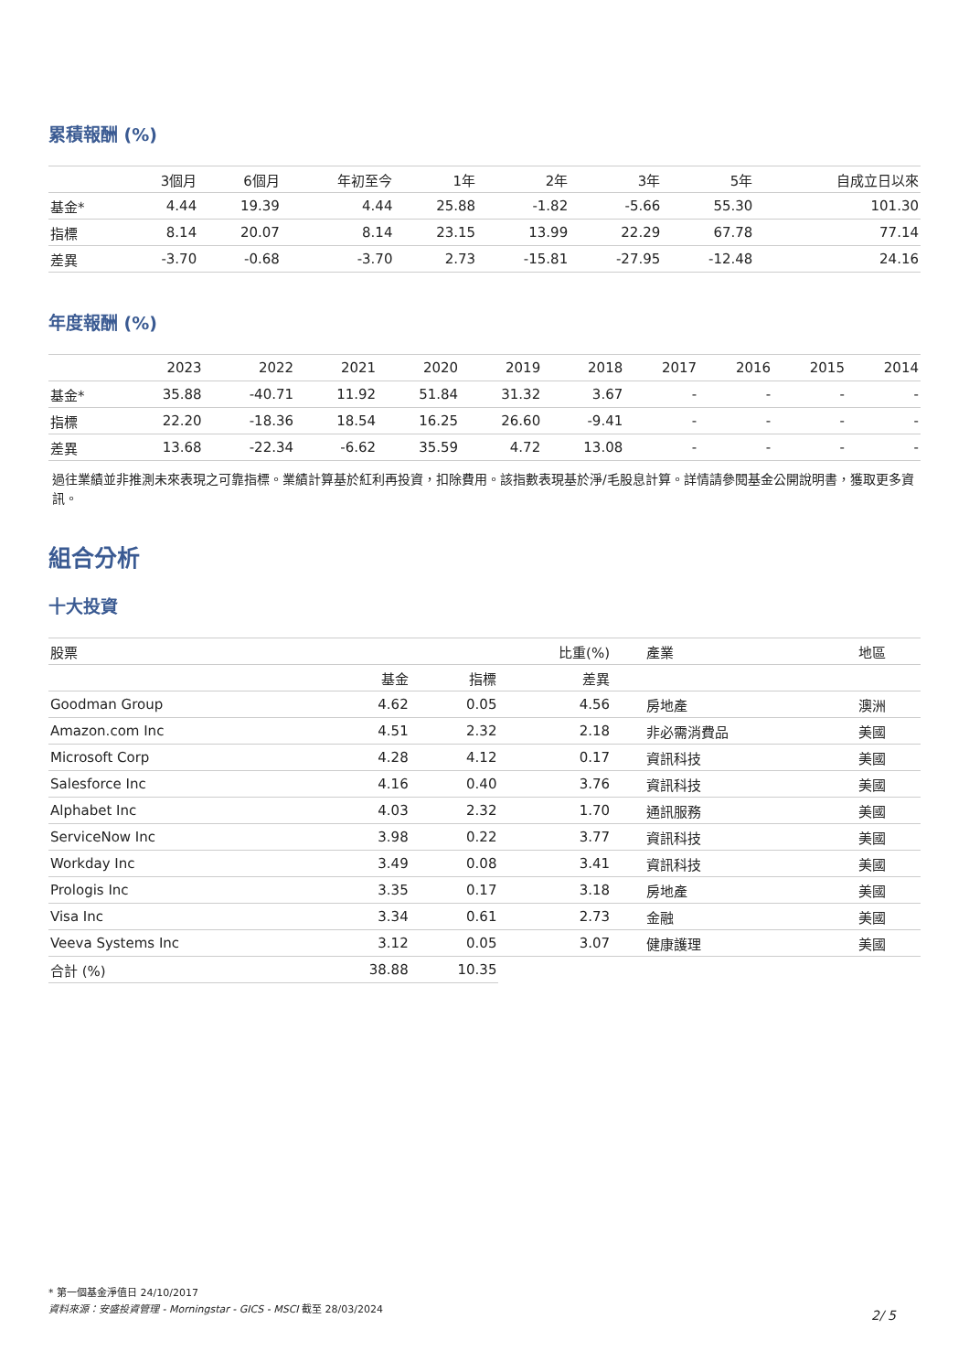累積報酬 (%)
| | 3個月 | 6個月 | 年初至今 | 1年 | 2年 | 3年 | 5年 | 自成立日以來 |
| --- | --- | --- | --- | --- | --- | --- | --- | --- |
| 基金* | 4.44 | 19.39 | 4.44 | 25.88 | -1.82 | -5.66 | 55.30 | 101.30 |
| 指標 | 8.14 | 20.07 | 8.14 | 23.15 | 13.99 | 22.29 | 67.78 | 77.14 |
| 差異 | -3.70 | -0.68 | -3.70 | 2.73 | -15.81 | -27.95 | -12.48 | 24.16 |
年度報酬 (%)
| | 2023 | 2022 | 2021 | 2020 | 2019 | 2018 | 2017 | 2016 | 2015 | 2014 |
| --- | --- | --- | --- | --- | --- | --- | --- | --- | --- | --- |
| 基金* | 35.88 | -40.71 | 11.92 | 51.84 | 31.32 | 3.67 | - | - | - | - |
| 指標 | 22.20 | -18.36 | 18.54 | 16.25 | 26.60 | -9.41 | - | - | - | - |
| 差異 | 13.68 | -22.34 | -6.62 | 35.59 | 4.72 | 13.08 | - | - | - | - |
過往業績並非推測未來表現之可靠指標。業績計算基於紅利再投資，扣除費用。該指數表現基於淨/毛股息計算。詳情請參閱基金公開說明書，獲取更多資訊。
組合分析
十大投資
| 股票 | | | 比重(%) | 產業 | 地區 |
| --- | --- | --- | --- | --- | --- |
| | 基金 | 指標 | 差異 | | |
| Goodman Group | 4.62 | 0.05 | 4.56 | 房地產 | 澳洲 |
| Amazon.com Inc | 4.51 | 2.32 | 2.18 | 非必需消費品 | 美國 |
| Microsoft Corp | 4.28 | 4.12 | 0.17 | 資訊科技 | 美國 |
| Salesforce Inc | 4.16 | 0.40 | 3.76 | 資訊科技 | 美國 |
| Alphabet Inc | 4.03 | 2.32 | 1.70 | 通訊服務 | 美國 |
| ServiceNow Inc | 3.98 | 0.22 | 3.77 | 資訊科技 | 美國 |
| Workday Inc | 3.49 | 0.08 | 3.41 | 資訊科技 | 美國 |
| Prologis Inc | 3.35 | 0.17 | 3.18 | 房地產 | 美國 |
| Visa Inc | 3.34 | 0.61 | 2.73 | 金融 | 美國 |
| Veeva Systems Inc | 3.12 | 0.05 | 3.07 | 健康護理 | 美國 |
| 合計 (%) | 38.88 | 10.35 | | | |
* 第一個基金淨值日 24/10/2017
資料來源：安盛投資管理 - Morningstar - GICS - MSCI 截至 28/03/2024
2/ 5